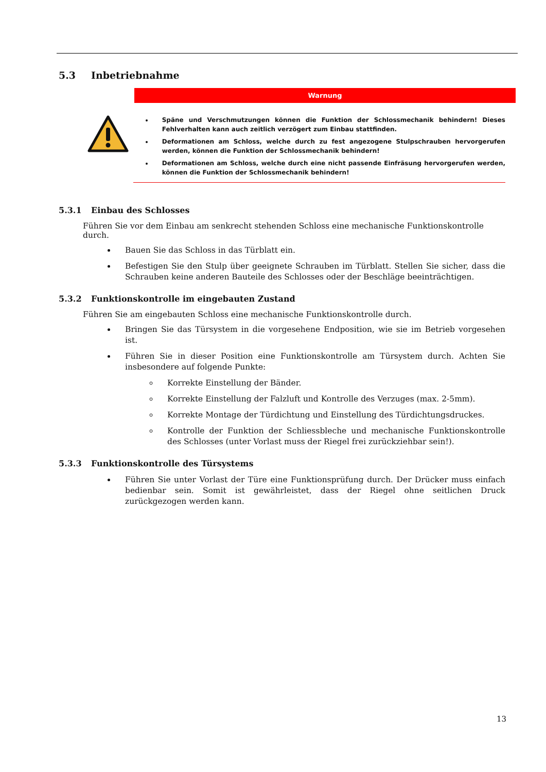5.3 Inbetriebnahme
Warnung
Späne und Verschmutzungen können die Funktion der Schlossmechanik behindern! Dieses Fehlverhalten kann auch zeitlich verzögert zum Einbau stattfinden.
Deformationen am Schloss, welche durch zu fest angezogene Stulpschrauben hervorgerufen werden, können die Funktion der Schlossmechanik behindern!
Deformationen am Schloss, welche durch eine nicht passende Einfräsung hervorgerufen werden, können die Funktion der Schlossmechanik behindern!
5.3.1 Einbau des Schlosses
Führen Sie vor dem Einbau am senkrecht stehenden Schloss eine mechanische Funktionskontrolle durch.
Bauen Sie das Schloss in das Türblatt ein.
Befestigen Sie den Stulp über geeignete Schrauben im Türblatt. Stellen Sie sicher, dass die Schrauben keine anderen Bauteile des Schlosses oder der Beschläge beeinträchtigen.
5.3.2 Funktionskontrolle im eingebauten Zustand
Führen Sie am eingebauten Schloss eine mechanische Funktionskontrolle durch.
Bringen Sie das Türsystem in die vorgesehene Endposition, wie sie im Betrieb vorgesehen ist.
Führen Sie in dieser Position eine Funktionskontrolle am Türsystem durch. Achten Sie insbesondere auf folgende Punkte:
Korrekte Einstellung der Bänder.
Korrekte Einstellung der Falzluft und Kontrolle des Verzuges (max. 2-5mm).
Korrekte Montage der Türdichtung und Einstellung des Türdichtungsdruckes.
Kontrolle der Funktion der Schliessbleche und mechanische Funktionskontrolle des Schlosses (unter Vorlast muss der Riegel frei zurückziehbar sein!).
5.3.3 Funktionskontrolle des Türsystems
Führen Sie unter Vorlast der Türe eine Funktionsprüfung durch. Der Drücker muss einfach bedienbar sein. Somit ist gewährleistet, dass der Riegel ohne seitlichen Druck zurückgezogen werden kann.
13